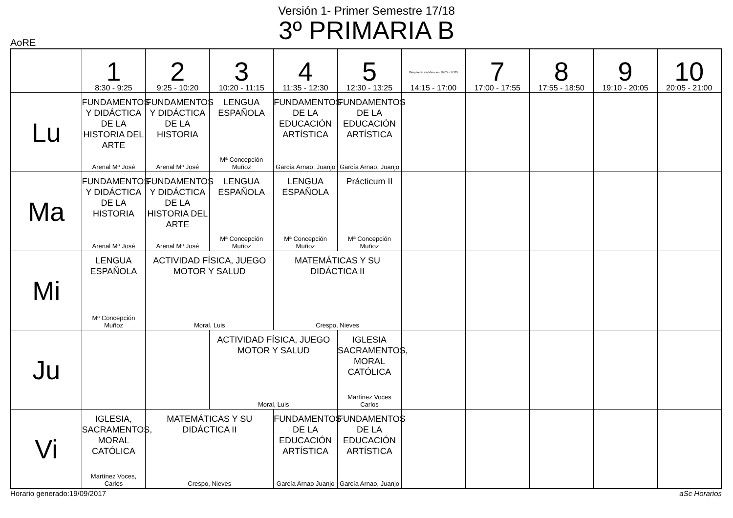Versión 1- Primer Semestre 17/18
3º PRIMARIA B
AoRE
| | 1 8:30 - 9:25 | 2 9:25 - 10:20 | 3 10:20 - 11:15 | 4 11:35 - 12:30 | 5 12:30 - 13:25 | Grup tarde sin Mención 16:05 - 17:00 14:15 - 17:00 | 7 17:00 - 17:55 | 8 17:55 - 18:50 | 9 19:10 - 20:05 | 10 20:05 - 21:00 |
| --- | --- | --- | --- | --- | --- | --- | --- | --- | --- | --- |
| Lu | FUNDAMENTOS Y DIDÁCTICA DE LA HISTORIA DEL ARTE Arenal Mª José | FUNDAMENTOS Y DIDÁCTICA DE LA HISTORIA Arenal Mª José | LENGUA ESPAÑOLA Mª Concepción Muñoz | FUNDAMENTOS DE LA EDUCACIÓN ARTÍSTICA García Arnao, Juanjo | FUNDAMENTOS DE LA EDUCACIÓN ARTÍSTICA García Arnao, Juanjo | | | | | |
| Ma | FUNDAMENTOS Y DIDÁCTICA DE LA HISTORIA Arenal Mª José | FUNDAMENTOS Y DIDÁCTICA DE LA HISTORIA DEL ARTE Arenal Mª José | LENGUA ESPAÑOLA Mª Concepción Muñoz | LENGUA ESPAÑOLA Mª Concepción Muñoz | Prácticum II Mª Concepción Muñoz | | | | | |
| Mi | LENGUA ESPAÑOLA Mª Concepción Muñoz | ACTIVIDAD FÍSICA, JUEGO MOTOR Y SALUD Moral, Luis | | MATEMÁTICAS Y SU DIDÁCTICA II Crespo, Nieves | | | | | | |
| Ju | | | ACTIVIDAD FÍSICA, JUEGO MOTOR Y SALUD Moral, Luis | | IGLESIA SACRAMENTOS, MORAL CATÓLICA Martínez Voces Carlos | | | | | |
| Vi | IGLESIA, SACRAMENTOS, MORAL CATÓLICA Martínez Voces, Carlos | MATEMÁTICAS Y SU DIDÁCTICA II Crespo, Nieves | | FUNDAMENTOS DE LA EDUCACIÓN ARTÍSTICA García Arnao Juanjo | FUNDAMENTOS DE LA EDUCACIÓN ARTÍSTICA García Arnao, Juanjo | | | | | |
Horario generado:19/09/2017 aSc Horarios